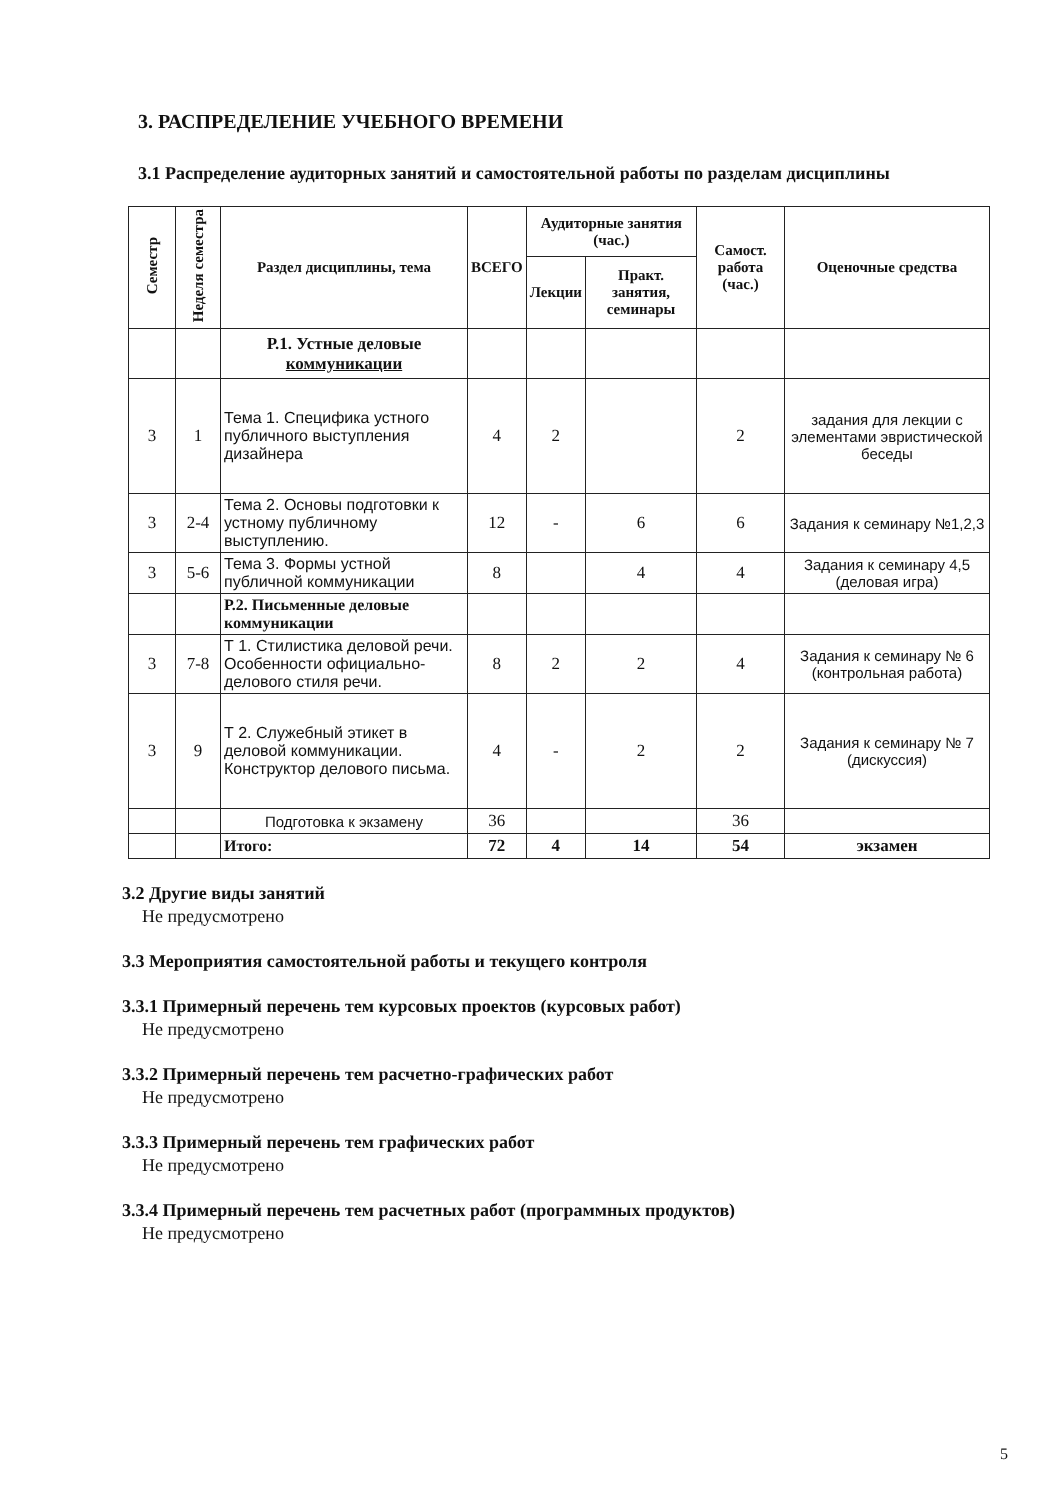3. РАСПРЕДЕЛЕНИЕ УЧЕБНОГО ВРЕМЕНИ
3.1 Распределение аудиторных занятий и самостоятельной работы по разделам дисциплины
| Семестр | Неделя семестра | Раздел дисциплины, тема | ВСЕГО | Аудиторные занятия (час.) | | Самост. работа (час.) | Оценочные средства |
| --- | --- | --- | --- | --- | --- | --- | --- |
| | | | | Лекции | Практ. занятия, семинары | | |
| | | Р.1. Устные деловые коммуникации | | | | | |
| 3 | 1 | Тема 1. Специфика устного публичного выступления дизайнера | 4 | 2 | | 2 | задания для лекции с элементами эвристической беседы |
| 3 | 2-4 | Тема 2. Основы подготовки к устному публичному выступлению. | 12 | - | 6 | 6 | Задания к семинару №1,2,3 |
| 3 | 5-6 | Тема 3. Формы устной публичной коммуникации | 8 | | 4 | 4 | Задания к семинару 4,5 (деловая игра) |
| | | Р.2. Письменные деловые коммуникации | | | | | |
| 3 | 7-8 | Т 1. Стилистика деловой речи. Особенности официально-делового стиля речи. | 8 | 2 | 2 | 4 | Задания к семинару № 6 (контрольная работа) |
| 3 | 9 | Т 2. Служебный этикет в деловой коммуникации. Конструктор делового письма. | 4 | - | 2 | 2 | Задания к семинару № 7 (дискуссия) |
| | | Подготовка к экзамену | 36 | | | 36 | |
| | | Итого: | 72 | 4 | 14 | 54 | экзамен |
3.2 Другие виды занятий
Не предусмотрено
3.3 Мероприятия самостоятельной работы и текущего контроля
3.3.1 Примерный перечень тем курсовых проектов (курсовых работ)
Не предусмотрено
3.3.2 Примерный перечень тем расчетно-графических работ
Не предусмотрено
3.3.3 Примерный перечень тем графических работ
Не предусмотрено
3.3.4 Примерный перечень тем расчетных работ (программных продуктов)
Не предусмотрено
5